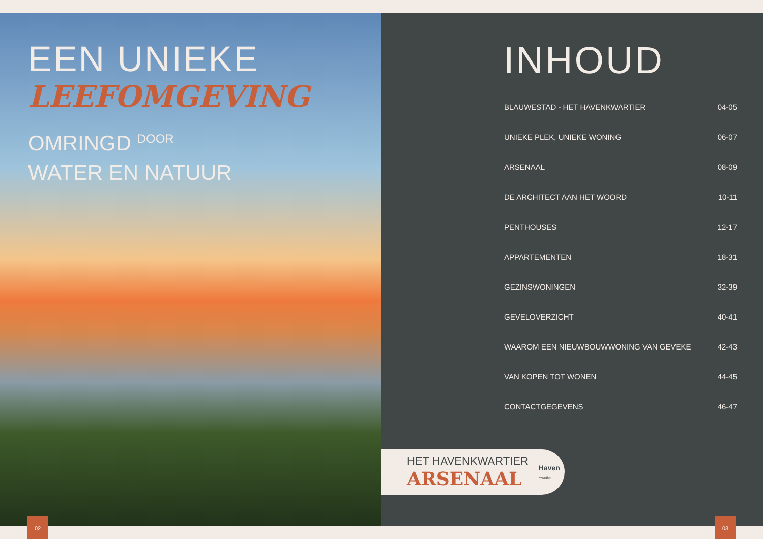EEN UNIEKE
LEEFOMGEVING
OMRINGD <sup>DOOR</sup>
WATER EN NATUUR
02
INHOUD
| BLAUWESTAD - HET HAVENKWARTIER | 04-05 |
| UNIEKE PLEK, UNIEKE WONING | 06-07 |
| ARSENAAL | 08-09 |
| DE ARCHITECT AAN HET WOORD | 10-11 |
| PENTHOUSES | 12-17 |
| APPARTEMENTEN | 18-31 |
| GEZINSWONINGEN | 32-39 |
| GEVELOVERZICHT | 40-41 |
| WAAROM EEN NIEUWBOUWWONING VAN GEVEKE | 42-43 |
| VAN KOPEN TOT WONEN | 44-45 |
| CONTACTGEGEVENS | 46-47 |
HET HAVENKWARTIER
ARSENAAL
Haven
kwartier
03